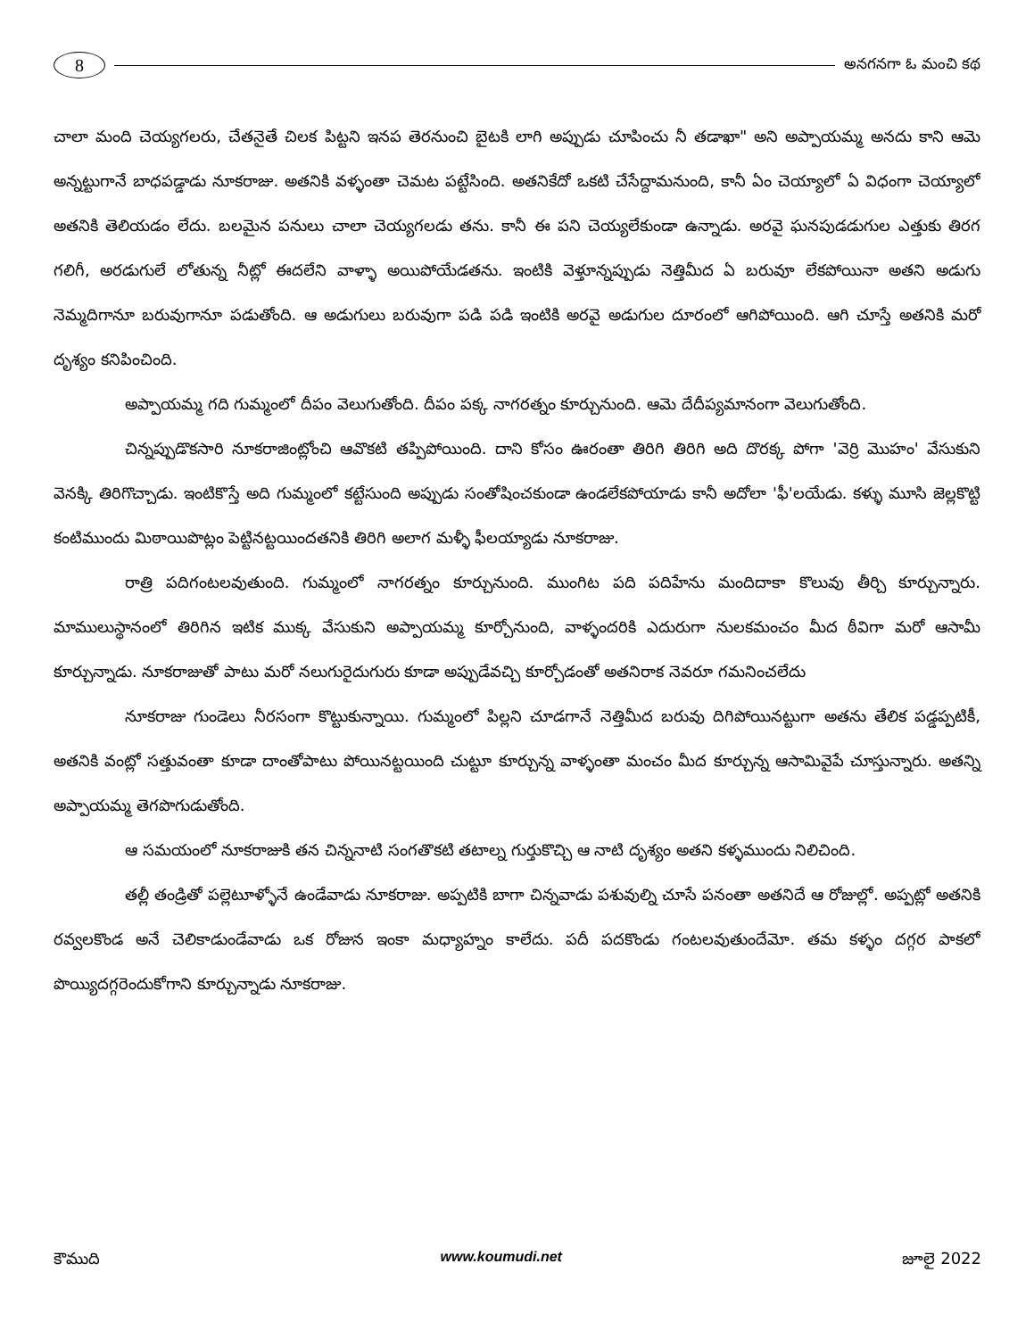8
అనగనగా ఓ మంచి కథ
చాలా మంది చెయ్యగలరు, చేతనైతే చిలక పిట్టని ఇనప తెరనుంచి బైటకి లాగి అప్పుడు చూపించు నీ తడాఖా" అని అప్పాయమ్మ అనదు కాని ఆమె అన్నట్టుగానే బాధపడ్డాడు నూకరాజు. అతనికి వళ్ళంతా చెమట పట్టేసింది. అతనికేదో ఒకటి చేసేద్దామనుంది, కానీ ఏం చెయ్యాలో ఏ విధంగా చెయ్యాలో అతనికి తెలియడం లేదు. బలమైన పనులు చాలా చెయ్యగలడు తను. కానీ ఈ పని చెయ్యలేకుండా ఉన్నాడు. అరవై ఘనపుడడుగుల ఎత్తుకు తిరగ గలిగీ, అరడుగులే లోతున్న నీట్లో ఈదలేని వాళ్ళా అయిపోయేడతను. ఇంటికి వెళ్తూన్నప్పుడు నెత్తిమీద ఏ బరువూ లేకపోయినా అతని అడుగు నెమ్మదిగానూ బరువుగానూ పడుతోంది. ఆ అడుగులు బరువుగా పడి పడి ఇంటికి అరవై అడుగుల దూరంలో ఆగిపోయింది. ఆగి చూస్తే అతనికి మరో దృశ్యం కనిపించింది.
అప్పాయమ్మ గది గుమ్మంలో దీపం వెలుగుతోంది. దీపం పక్క నాగరత్నం కూర్చునుంది. ఆమె దేదీప్యమానంగా వెలుగుతోంది.
చిన్నప్పుడొకసారి నూకరాజింట్లోంచి ఆవొకటి తప్పిపోయింది. దాని కోసం ఊరంతా తిరిగి తిరిగి అది దొరక్క పోగా 'వెర్రి మొహం' వేసుకుని వెనక్కి తిరిగొచ్చాడు. ఇంటికొస్తే అది గుమ్మంలో కట్టేసుంది అప్పుడు సంతోషించకుండా ఉండలేకపోయాడు కానీ అదోలా 'ఫీ'లయేడు. కళ్ళు మూసి జెల్లకొట్టి కంటిముందు మిఠాయిపొట్లం పెట్టినట్టయిందతనికి తిరిగి అలాగ మళ్ళీ ఫీలయ్యాడు నూకరాజు.
రాత్రి పదిగంటలవుతుంది. గుమ్మంలో నాగరత్నం కూర్చునుంది. ముంగిట పది పదిహేను మందిదాకా కొలువు తీర్చి కూర్చున్నారు. మాములుస్థానంలో తిరిగిన ఇటిక ముక్క వేసుకుని అప్పాయమ్మ కూర్చోనుంది, వాళ్ళందరికి ఎదురుగా నులకమంచం మీద ఠీవిగా మరో ఆసామీ కూర్చున్నాడు. నూకరాజుతో పాటు మరో నలుగురైదుగురు కూడా అప్పుడేవచ్చి కూర్చోడంతో అతనిరాక నెవరూ గమనించలేదు
నూకరాజు గుండెలు నీరసంగా కొట్టుకున్నాయి. గుమ్మంలో పిల్లని చూడగానే నెత్తిమీద బరువు దిగిపోయినట్టుగా అతను తేలిక పడ్డప్పటికీ, అతనికి వంట్లో సత్తువంతా కూడా దాంతోపాటు పోయినట్టయింది చుట్టూ కూర్చున్న వాళ్ళంతా మంచం మీద కూర్చున్న ఆసామివైపే చూస్తున్నారు. అతన్ని అప్పాయమ్మ తెగపొగుడుతోంది.
ఆ సమయంలో నూకరాజుకి తన చిన్ననాటి సంగతొకటి తటాల్న గుర్తుకొచ్చి ఆ నాటి దృశ్యం అతని కళ్ళముందు నిలిచింది.
తల్లీ తండ్రితో పల్లెటూళ్ళోనే ఉండేవాడు నూకరాజు. అప్పటికి బాగా చిన్నవాడు పశువుల్ని చూసే పనంతా అతనిదే ఆ రోజుల్లో. అప్పట్లో అతనికి రవ్వలకొండ అనే చెలికాడుండేవాడు ఒక రోజున ఇంకా మధ్యాహ్నం కాలేదు. పదీ పదకొండు గంటలవుతుందేమో. తమ కళ్ళం దగ్గర పాకలో పొయ్యిదగ్గరెందుకోగాని కూర్చున్నాడు నూకరాజు.
కౌముది www.koumudi.net జూలై 2022